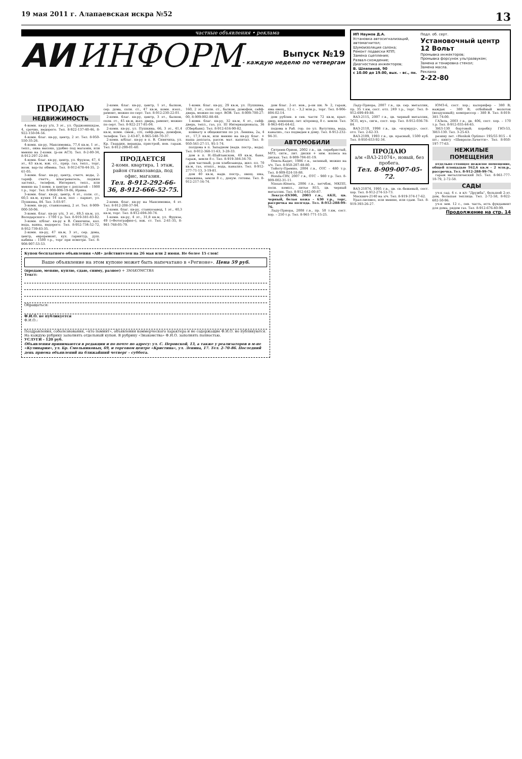19 мая 2011 г. Алапаевская искра №52 13
частные объявления • реклама
АИ ИНФОРМ
Выпуск №19
- каждую неделю по четвергам
ИП Наумов Д.А.
Установка автосигнализаций, автомагнитол;
Шумоизоляция салона;
Ремонт подвески КПП;
Замена сцепления;
Развал-схождение;
Диагностика инжекторов;
В. Шляпиной, 90
с 10.00 до 19.00, вых. – вс., пн.
Подл. об. серт.
Установочный центр 12 Вольт
Промывка инжекторов;
Промывка форсунок ультразвуком;
Замена и тонировка стекол;
Замена масла.
Реклама
2-22-80
ПРОДАЮ
НЕДВИЖИМОСТЬ
4-комн. кв-ру у/п, 3 эт., ул. Орджоникидзе, 4, срочно, недорого. Тел. 8-922-137-40-46, 8-922-150-04-56.
4-комн. благ. кв-ру, центр, 2 эт. Тел. 8-950-550-35-26.
4-комн. кв-ру, Максимовка, 77,4 кв.м, 1 эт., тепл., окна высоко, удобно под магазин, или меняю на 2-комн. (р-он АСЗ). Тел. 8-2-80-34, 8-912-297-22-84.
4-комн. благ. кв-ру, центр, ул. Фрунзе, 47, 4 эт., 63 кв.м, юж. ст., прир. газ, тепл., торг, возм. вар-ты обмена. Тел. 8-912-678-44-35, 2-61-05.
3-комн. благ. кв-ру, центр, счетч. воды, 2-тариф. счетч., в/нагреватель, лоджия застекл., телефон, Интернет, тепл., или меняю на 1-комн. в центре с доплатой – 1900 т.р., торг. Тел. 8-908-906-19-86, Ирина.
3-комн. благ. кв-ру, центр, 4 эт., солн. ст., 60,5 кв.м, кухня 14 кв.м, пол – паркет, ул. Пушкина, 84. Тел. 3-03-97.
3-комн. кв-ру, станкозавод, 2 эт. Тел. 8-909-000-50-06.
3-комн. благ. кв-ру у/п, 3 эт., 69,5 кв.м, ул. Володарского – 1700 т.р. Тел. 8-919-381-83-82.
3-комн. п/благ. кв-ру в В. Синячихе, кол. вода, ванна, недорого. Тел. 8-952-734-52-72, 8-952-739-83-35.
2-комн. кв-ру, 47 кв.м, 3 эт., сер. дома, центр, евроремонт, кух. гарнитур, душ. кабина – 1500 т.р., торг при осмотре. Тел. 8-908-907-53-53.
2-комн. благ. кв-ру, центр, 1 эт., балкон, сер. дома, солн. ст., 47 кв.м, комн. изол., ремонт, можно по серт. Тел. 8-912-230-22-01.
2-комн. благ. кв-ру, центр, 3 эт., балкон, солн. ст., 45 кв.м, жел. дверь, ремонт, можно по серт. Тел. 8-922-217-85-04.
2-комн. кв-ру, ул. Пушкина, 66, 3 эт., 41,4 кв.м, комн. смеж., с/п, сейф-дверь, домофон, телефон. Тел. 2-43-87, 8-965-548-70-37.
2-комн. н/благ. кв-ру в п. В. Синячиха, ул. Кр. Гвардии, веранда, пристрой, нов. гараж. Тел. 8-912-299-01-60.
ПРОДАЕТСЯ
2-комн. квартира, 1 этаж, район станкозавода, под офис, магазин.
Тел. 8-912-292-66-36, 8-912-666-52-75.
2-комн. благ. кв-ру на Максимовке, 4 эт. Тел. 8-912-208-37-94.
2-комн. благ. кв-ру, станкозавод, 1 эт., 40,3 кв.м, торг. Тел. 8-912-694-30-74.
1-комн. кв-ру, 4 эт., 31,8 кв.м, ул. Фрунзе, 49 («Фотография»), юж. ст. Тел. 2-61-35, 8-961-768-05-79.
1-комн. благ. кв-ру, 29 кв.м, ул. Пушкина, 160, 2 эт., солн. ст., балкон, домофон, сейф-дверь, можно по серт. ВОВ. Тел. 8-909-700-27-00, 8-909-002-88-48.
1-комн. благ. кв-ру, 32 кв.м, 4 эт., сейф-дверь, тепл., газ, ул. III Интернационала, 36 (Сбербанк). Тел. 8-912-616-90-82.
комнату в общежитии по ул. Ленина, 2а, 4 эт., 17,3 кв.м, или меняю на кв-ру благ. + наша доплата, рассм. мат. капитал. Тел. 8-950-561-27-11, 95-1-74.
полдома в п. Западном (надв. постр., вода). Тел. 8-912-368-11-63, 3-28-33.
дом в п. Н.-Шайтанском, 49 кв.м, баня, гараж, земли 8 с. Тел. 8-919-384-34-70.
дом частный, р-он хлебозавода, жил. пл. 70 кв.м, газ, отопл., вода, канализ. Тел. 8-912-277-71-13, 3-19-81.
дом 40 кв.м, надв. постр., овощ. яма, скважина, земли 8 с., докум. готовы. Тел. 8-912-217-16-74.
дом благ. 2-эт. нов., р-он шк. № 2, гараж, яма овощ., 12 с. – 3,2 млн.р., торг. Тел. 8-906-804-02-14.
дом рублен. в сев. части 72 кв.м, крыт. двор, конюшня, лет. в/провод, 8 с. земли. Тел. 8-963-445-64-62.
подома в Раб. гор. по ул. Ватутина, вода, канализ., газ подведен к дому. Тел. 8-912-232-94-31.
АВТОМОБИЛИ
Ситроен-Орион, 2002 г.в., цв. серебристый, MP3, сигн., лит. диски + зим. колеса на дисках. Тел. 8-909-704-81-19.
Опель-Кадет, 1986 г.в., зеленый, можно на з/ч. Тел. 8-950-207-48-80.
Тойоту-Премио, 2004 г.в., ОТС – 480 т.р. Тел. 8-909-024-18-88.
Honda-CRV, 2007 г.в., ОТС – 980 т.р. Тел. 8-909-002-31-11.
Nissan-Almera, 2006 г.в., хетчбэк, МКПП, полн. компл., литье R15, цв. черный металлик. Тел. 8-912-642-00-87.
Лексус-ES300, 2003 г.в., АКП, цв. черный, белая кожа - 630 т.р., торг, рассрочка на полгода. Тел. 8-912-288-99-76.
Ладу-Приора, 2008 г.в., пр. 50 т.км, сост. хор. – 250 т.р. Тел. 8-961-771-15-25.
Ладу-Приора, 2007 г.в., цв. сер. металлик, пр. 35 т.км, сост. отл. 249 т.р., торг. Тел. 8-912-699-49-88.
ВАЗ-2115, 2007 г.в., цв. черный металлик, ЭСП, муз., сигн., сост. хор. Тел. 8-912-036-78-84.
ВАЗ-2110, 1998 г.в., цв. «изумруд», сост. отл. Тел. 2-62-33.
ВАЗ-2109, 1993 г.в., цв. красный, 1500 куб. Тел. 8-950-653-92-34.
ПРОДАЮ
а/м «ВАЗ-21074», новый, без пробега.
Тел. 8-909-007-05-72.
ВАЗ-21074, 1995 г.в., цв. св.-бежевый, сост. хор. Тел. 8-912-274-53-73.
Москвич-2140 на з/ч. Тел. 8-919-374-17-62.
Урал-лесовоз, или меняю, или сдам. Тел. 8-919-393-26-27.
ЮМЗ-6, сост. хор.; калорифер – 380 В; наждак – 380 В; отбойный молоток (воздушный); компрессор – 380 В. Тел. 8-919-381-74-00.
ГАЗель, 2003 г.в., дв. 406, сост. хор. – 170 т.р. Тел. 8-912-035-64-65.
ЗИЛ-130 бортовой; коробку ГИЗ-53, ЗИЛ-130. Тел. 3-25-63.
резину лет. «Honkok Optimo» 195/55 R15 – 4 шт.; книгу «Шевроле-Лачетти». Тел. 8-950-197-77-63.
НЕЖИЛЫЕ ПОМЕЩЕНИЯ
отдельно стоящее нежилое помещение, общей площадью 162,6 кв.м - 2 млн.р., рассрочка. Тел. 8-912-288-99-76.
гараж металлический 3х5. Тел. 8-961-777-10-79, 2-72-58.
САДЫ
уч-к сад. 4 с. в к/с "Дружба", большой 2-эт. дом, большая теплица. Тел. 2-72-58, 8-922-602-50-96.
уч-к зем. 12 с., сев. часть, есть фундамент для дома, рядом газ. Тел. 8-912-676-40-99.
Продолжение на стр. 14
Купон бесплатного объявления «АИ» действителен на 26 мая или 2 июня. Не более 15 слов!
Ваше объявление на этом купоне может быть напечатано в «Регионе». Цена 59 руб.
(продаю, меняю, куплю, сдаю, сниму, разное) + ЗНАКОМСТВА
Текст:
Обращаться:
Ф.И.О. не публикуется
Ф.И.О.:
Поздравления, соболезнования, «кто помнит», объявления коммерческого характера и не содержащие Ф.И.О. не публикуются. На каждую рубрику заполнять отдельный купон. В рубрику «Знакомства» Ф.И.О. заполнять полностью.
УСЛУГИ - 120 руб.
Объявления принимаются в редакции и по почте по адресу: ул. С. Перовской, 13, а также у реализаторов в м-не «Кулинария», ул. Бр. Смольниковых, 69, и торговом центре «Кристина», ул. Ленина, 17. Тел. 2-70-86. Последний день приема объявлений на ближайший четверг – суббота.